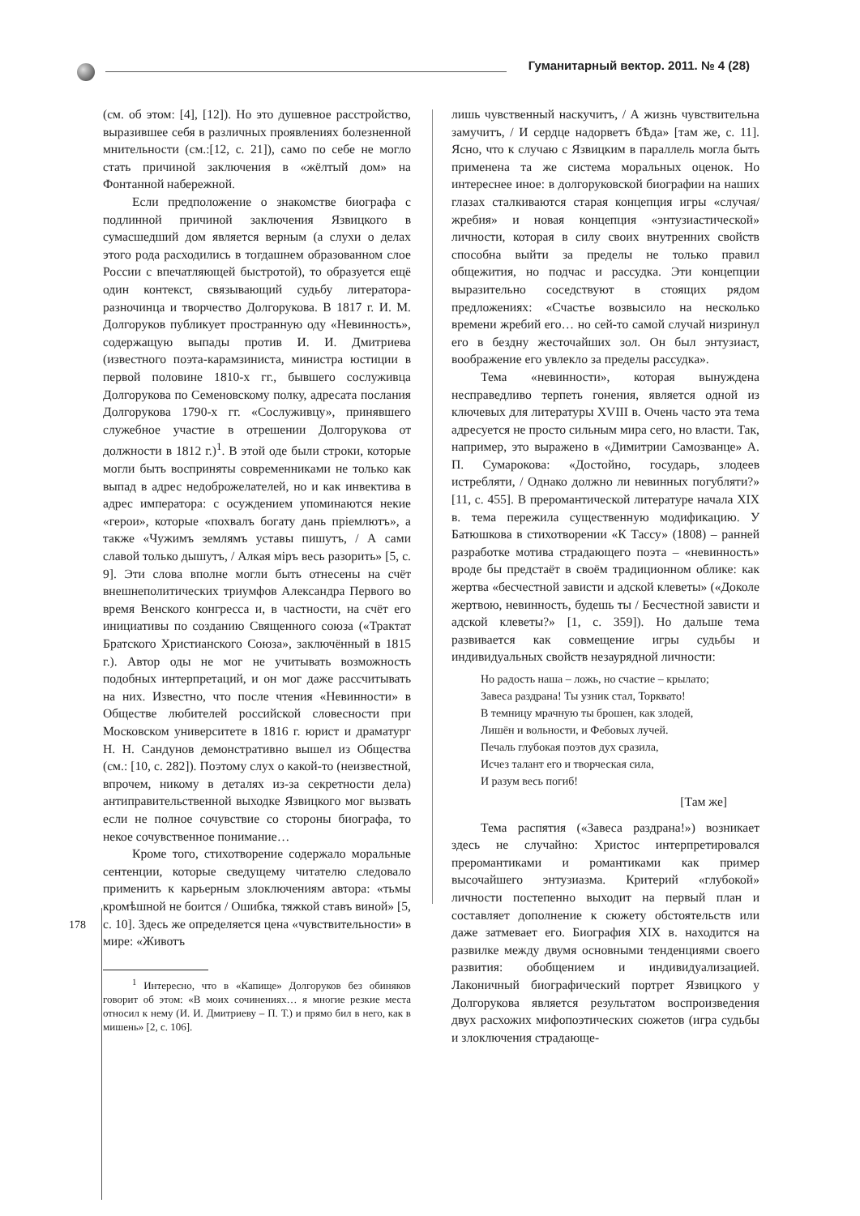Гуманитарный вектор. 2011. № 4 (28)
(см. об этом: [4], [12]). Но это душевное расстройство, выразившее себя в различных проявлениях болезненной мнительности (см.:[12, с. 21]), само по себе не могло стать причиной заключения в «жёлтый дом» на Фонтанной набережной.
Если предположение о знакомстве биографа с подлинной причиной заключения Язвицкого в сумасшедший дом является верным (а слухи о делах этого рода расходились в тогдашнем образованном слое России с впечатляющей быстротой), то образуется ещё один контекст, связывающий судьбу литератора-разночинца и творчество Долгорукова. В 1817 г. И. М. Долгоруков публикует пространную оду «Невинность», содержащую выпады против И. И. Дмитриева (известного поэта-карамзиниста, министра юстиции в первой половине 1810-х гг., бывшего сослуживца Долгорукова по Семеновскому полку, адресата послания Долгорукова 1790-х гг. «Сослуживцу», принявшего служебное участие в отрешении Долгорукова от должности в 1812 г.)<sup>1</sup>. В этой оде были строки, которые могли быть восприняты современниками не только как выпад в адрес недоброжелателей, но и как инвектива в адрес императора: с осуждением упоминаются некие «герои», которые «похвалъ богату дань пріемлютъ», а также «Чужимъ землямъ уставы пишутъ, / А сами славой только дышутъ, / Алкая міръ весь разорить» [5, с. 9]. Эти слова вполне могли быть отнесены на счёт внешнеполитических триумфов Александра Первого во время Венского конгресса и, в частности, на счёт его инициативы по созданию Священного союза («Трактат Братского Христианского Союза», заключённый в 1815 г.). Автор оды не мог не учитывать возможность подобных интерпретаций, и он мог даже рассчитывать на них. Известно, что после чтения «Невинности» в Обществе любителей российской словесности при Московском университете в 1816 г. юрист и драматург Н. Н. Сандунов демонстративно вышел из Общества (см.: [10, с. 282]). Поэтому слух о какой-то (неизвестной, впрочем, никому в деталях из-за секретности дела) антиправительственной выходке Язвицкого мог вызвать если не полное сочувствие со стороны биографа, то некое сочувственное понимание…
Кроме того, стихотворение содержало моральные сентенции, которые сведущему читателю следовало применить к карьерным злоключениям автора: «тьмы кромѣшной не боится / Ошибка, тяжкой ставъ виной» [5, с. 10]. Здесь же определяется цена «чувствительности» в мире: «Животъ
<sup>1</sup> Интересно, что в «Капище» Долгоруков без обиняков говорит об этом: «В моих сочинениях… я многие резкие места относил к нему (И. И. Дмитриеву – П. Т.) и прямо бил в него, как в мишень» [2, с. 106].
лишь чувственный наскучитъ, / А жизнь чувствительна замучитъ, / И сердце надорветъ бѢда» [там же, с. 11]. Ясно, что к случаю с Язвицким в параллель могла быть применена та же система моральных оценок. Но интереснее иное: в долгоруковской биографии на наших глазах сталкиваются старая концепция игры «случая/жребия» и новая концепция «энтузиастической» личности, которая в силу своих внутренних свойств способна выйти за пределы не только правил общежития, но подчас и рассудка. Эти концепции выразительно соседствуют в стоящих рядом предложениях: «Счастье возвысило на несколько времени жребий его… но сей-то самой случай низринул его в бездну жесточайших зол. Он был энтузиаст, воображение его увлекло за пределы рассудка».
Тема «невинности», которая вынуждена несправедливо терпеть гонения, является одной из ключевых для литературы XVIII в. Очень часто эта тема адресуется не просто сильным мира сего, но власти. Так, например, это выражено в «Димитрии Самозванце» А. П. Сумарокова: «Достойно, государь, злодеев истребляти, / Однако должно ли невинных погубляти?» [11, с. 455]. В преромантической литературе начала XIX в. тема пережила существенную модификацию. У Батюшкова в стихотворении «К Тассу» (1808) – ранней разработке мотива страдающего поэта – «невинность» вроде бы предстаёт в своём традиционном облике: как жертва «бесчестной зависти и адской клеветы» («Доколе жертвою, невинность, будешь ты / Бесчестной зависти и адской клеветы?» [1, с. 359]). Но дальше тема развивается как совмещение игры судьбы и индивидуальных свойств незаурядной личности:
Но радость наша – ложь, но счастие – крылато;
Завеса раздрана! Ты узник стал, Торквато!
В темницу мрачную ты брошен, как злодей,
Лишён и вольности, и Фебовых лучей.
Печаль глубокая поэтов дух сразила,
Исчез талант его и творческая сила,
И разум весь погиб!
[Там же]
Тема распятия («Завеса раздрана!») возникает здесь не случайно: Христос интерпретировался преромантиками и романтиками как пример высочайшего энтузиазма. Критерий «глубокой» личности постепенно выходит на первый план и составляет дополнение к сюжету обстоятельств или даже затмевает его. Биография XIX в. находится на развилке между двумя основными тенденциями своего развития: обобщением и индивидуализацией. Лаконичный биографический портрет Язвицкого у Долгорукова является результатом воспроизведения двух расхожих мифопоэтических сюжетов (игра судьбы и злоключения страдающе-
178